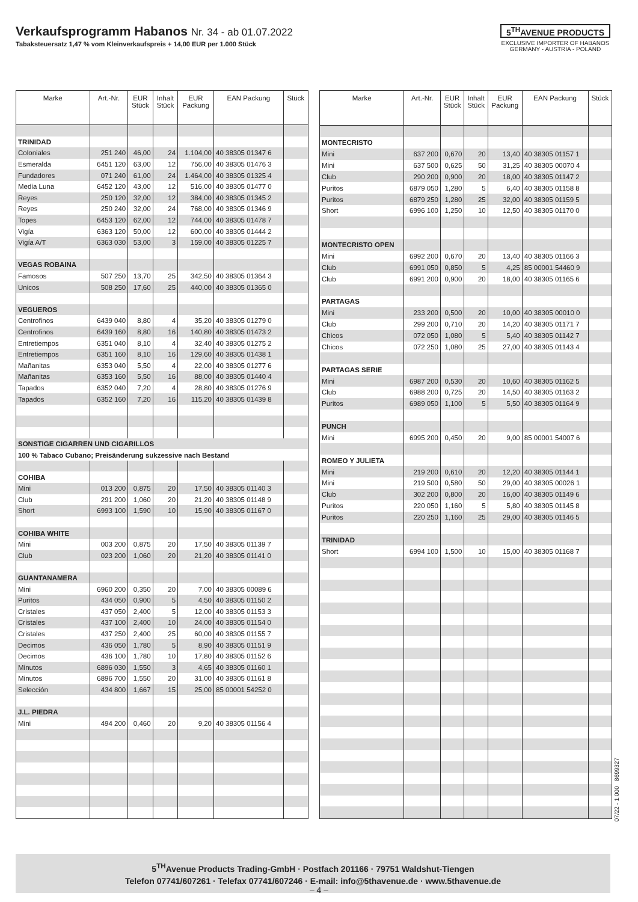Verkaufsprogramm Habanos Nr. 34 - ab 01.07.2022
Tabaksteuersatz 1,47 % vom Kleinverkaufspreis + 14,00 EUR per 1.000 Stück
5<sup>TH</sup>AVENUE PRODUCTS
EXCLUSIVE IMPORTER OF HABANOS
GERMANY - AUSTRIA - POLAND
| Marke | Art.-Nr. | EUR Stück | Inhalt Stück | EUR Packung | EAN Packung | Stück |
| --- | --- | --- | --- | --- | --- | --- |
| TRINIDAD | | | | | | |
| Coloniales | 251 240 | 46,00 | 24 | 1.104,00 | 40 38305 01347 6 | |
| Esmeralda | 6451 120 | 63,00 | 12 | 756,00 | 40 38305 01476 3 | |
| Fundadores | 071 240 | 61,00 | 24 | 1.464,00 | 40 38305 01325 4 | |
| Media Luna | 6452 120 | 43,00 | 12 | 516,00 | 40 38305 01477 0 | |
| Reyes | 250 120 | 32,00 | 12 | 384,00 | 40 38305 01345 2 | |
| Reyes | 250 240 | 32,00 | 24 | 768,00 | 40 38305 01346 9 | |
| Topes | 6453 120 | 62,00 | 12 | 744,00 | 40 38305 01478 7 | |
| Vigía | 6363 120 | 50,00 | 12 | 600,00 | 40 38305 01444 2 | |
| Vigía A/T | 6363 030 | 53,00 | 3 | 159,00 | 40 38305 01225 7 | |
| VEGAS ROBAINA | | | | | | |
| Famosos | 507 250 | 13,70 | 25 | 342,50 | 40 38305 01364 3 | |
| Unicos | 508 250 | 17,60 | 25 | 440,00 | 40 38305 01365 0 | |
| VEGUEROS | | | | | | |
| Centrofinos | 6439 040 | 8,80 | 4 | 35,20 | 40 38305 01279 0 | |
| Centrofinos | 6439 160 | 8,80 | 16 | 140,80 | 40 38305 01473 2 | |
| Entretiempos | 6351 040 | 8,10 | 4 | 32,40 | 40 38305 01275 2 | |
| Entretiempos | 6351 160 | 8,10 | 16 | 129,60 | 40 38305 01438 1 | |
| Mañanitas | 6353 040 | 5,50 | 4 | 22,00 | 40 38305 01277 6 | |
| Mañanitas | 6353 160 | 5,50 | 16 | 88,00 | 40 38305 01440 4 | |
| Tapados | 6352 040 | 7,20 | 4 | 28,80 | 40 38305 01276 9 | |
| Tapados | 6352 160 | 7,20 | 16 | 115,20 | 40 38305 01439 8 | |
| SONSTIGE CIGARREN UND CIGARILLOS | | | | | | |
| 100 % Tabaco Cubano; Preisänderung sukzessive nach Bestand | | | | | | |
| COHIBA | | | | | | |
| Mini | 013 200 | 0,875 | 20 | 17,50 | 40 38305 01140 3 | |
| Club | 291 200 | 1,060 | 20 | 21,20 | 40 38305 01148 9 | |
| Short | 6993 100 | 1,590 | 10 | 15,90 | 40 38305 01167 0 | |
| COHIBA WHITE | | | | | | |
| Mini | 003 200 | 0,875 | 20 | 17,50 | 40 38305 01139 7 | |
| Club | 023 200 | 1,060 | 20 | 21,20 | 40 38305 01141 0 | |
| GUANTANAMERA | | | | | | |
| Mini | 6960 200 | 0,350 | 20 | 7,00 | 40 38305 00089 6 | |
| Puritos | 434 050 | 0,900 | 5 | 4,50 | 40 38305 01150 2 | |
| Cristales | 437 050 | 2,400 | 5 | 12,00 | 40 38305 01153 3 | |
| Cristales | 437 100 | 2,400 | 10 | 24,00 | 40 38305 01154 0 | |
| Cristales | 437 250 | 2,400 | 25 | 60,00 | 40 38305 01155 7 | |
| Decimos | 436 050 | 1,780 | 5 | 8,90 | 40 38305 01151 9 | |
| Decimos | 436 100 | 1,780 | 10 | 17,80 | 40 38305 01152 6 | |
| Minutos | 6896 030 | 1,550 | 3 | 4,65 | 40 38305 01160 1 | |
| Minutos | 6896 700 | 1,550 | 20 | 31,00 | 40 38305 01161 8 | |
| Selección | 434 800 | 1,667 | 15 | 25,00 | 85 00001 54252 0 | |
| J.L. PIEDRA | | | | | | |
| Mini | 494 200 | 0,460 | 20 | 9,20 | 40 38305 01156 4 | |
| Marke | Art.-Nr. | EUR Stück | Inhalt Stück | EUR Packung | EAN Packung | Stück |
| --- | --- | --- | --- | --- | --- | --- |
| MONTECRISTO | | | | | | |
| Mini | 637 200 | 0,670 | 20 | 13,40 | 40 38305 01157 1 | |
| Mini | 637 500 | 0,625 | 50 | 31,25 | 40 38305 00070 4 | |
| Club | 290 200 | 0,900 | 20 | 18,00 | 40 38305 01147 2 | |
| Puritos | 6879 050 | 1,280 | 5 | 6,40 | 40 38305 01158 8 | |
| Puritos | 6879 250 | 1,280 | 25 | 32,00 | 40 38305 01159 5 | |
| Short | 6996 100 | 1,250 | 10 | 12,50 | 40 38305 01170 0 | |
| MONTECRISTO OPEN | | | | | | |
| Mini | 6992 200 | 0,670 | 20 | 13,40 | 40 38305 01166 3 | |
| Club | 6991 050 | 0,850 | 5 | 4,25 | 85 00001 54460 9 | |
| Club | 6991 200 | 0,900 | 20 | 18,00 | 40 38305 01165 6 | |
| PARTAGAS | | | | | | |
| Mini | 233 200 | 0,500 | 20 | 10,00 | 40 38305 00010 0 | |
| Club | 299 200 | 0,710 | 20 | 14,20 | 40 38305 01171 7 | |
| Chicos | 072 050 | 1,080 | 5 | 5,40 | 40 38305 01142 7 | |
| Chicos | 072 250 | 1,080 | 25 | 27,00 | 40 38305 01143 4 | |
| PARTAGAS SERIE | | | | | | |
| Mini | 6987 200 | 0,530 | 20 | 10,60 | 40 38305 01162 5 | |
| Club | 6988 200 | 0,725 | 20 | 14,50 | 40 38305 01163 2 | |
| Puritos | 6989 050 | 1,100 | 5 | 5,50 | 40 38305 01164 9 | |
| PUNCH | | | | | | |
| Mini | 6995 200 | 0,450 | 20 | 9,00 | 85 00001 54007 6 | |
| ROMEO Y JULIETA | | | | | | |
| Mini | 219 200 | 0,610 | 20 | 12,20 | 40 38305 01144 1 | |
| Mini | 219 500 | 0,580 | 50 | 29,00 | 40 38305 00026 1 | |
| Club | 302 200 | 0,800 | 20 | 16,00 | 40 38305 01149 6 | |
| Puritos | 220 050 | 1,160 | 5 | 5,80 | 40 38305 01145 8 | |
| Puritos | 220 250 | 1,160 | 25 | 29,00 | 40 38305 01146 5 | |
| TRINIDAD | | | | | | |
| Short | 6994 100 | 1,500 | 10 | 15,00 | 40 38305 01168 7 | |
07/22 - 1.000 8699327
5<sup>TH</sup>Avenue Products Trading-GmbH · Postfach 201166 · 79751 Waldshut-Tiengen
Telefon 07741/607261 · Telefax 07741/607246 · E-mail: info@5thavenue.de · www.5thavenue.de
– 4 –